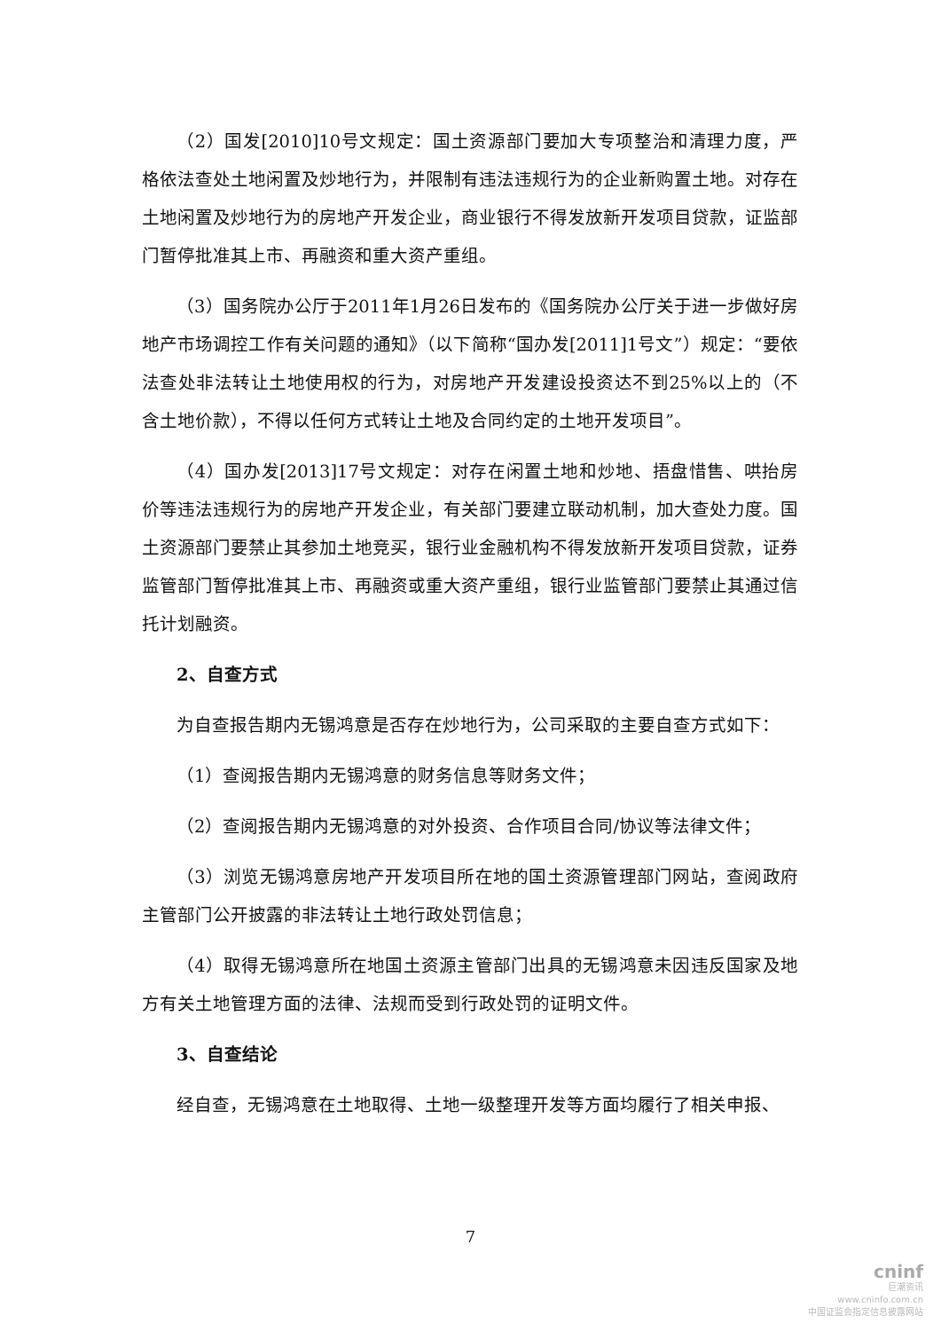（2）国发[2010]10号文规定：国土资源部门要加大专项整治和清理力度，严格依法查处土地闲置及炒地行为，并限制有违法违规行为的企业新购置土地。对存在土地闲置及炒地行为的房地产开发企业，商业银行不得发放新开发项目贷款，证监部门暂停批准其上市、再融资和重大资产重组。
（3）国务院办公厅于2011年1月26日发布的《国务院办公厅关于进一步做好房地产市场调控工作有关问题的通知》（以下简称“国办发[2011]1号文”）规定：“要依法查处非法转让土地使用权的行为，对房地产开发建设投资达不到25%以上的（不含土地价款），不得以任何方式转让土地及合同约定的土地开发项目”。
（4）国办发[2013]17号文规定：对存在闲置土地和炒地、捂盘惜售、哄抬房价等违法违规行为的房地产开发企业，有关部门要建立联动机制，加大查处力度。国土资源部门要禁止其参加土地竞买，银行业金融机构不得发放新开发项目贷款，证券监管部门暂停批准其上市、再融资或重大资产重组，银行业监管部门要禁止其通过信托计划融资。
2、自查方式
为自查报告期内无锡鸿意是否存在炒地行为，公司采取的主要自查方式如下：
（1）查阅报告期内无锡鸿意的财务信息等财务文件；
（2）查阅报告期内无锡鸿意的对外投资、合作项目合同/协议等法律文件；
（3）浏览无锡鸿意房地产开发项目所在地的国土资源管理部门网站，查阅政府主管部门公开披露的非法转让土地行政处罚信息；
（4）取得无锡鸿意所在地国土资源主管部门出具的无锡鸿意未因违反国家及地方有关土地管理方面的法律、法规而受到行政处罚的证明文件。
3、自查结论
经自查，无锡鸿意在土地取得、土地一级整理开发等方面均履行了相关申报、
7
cninf
巨潮资讯
www.cninfo.com.cn
中国证监会指定信息披露网站